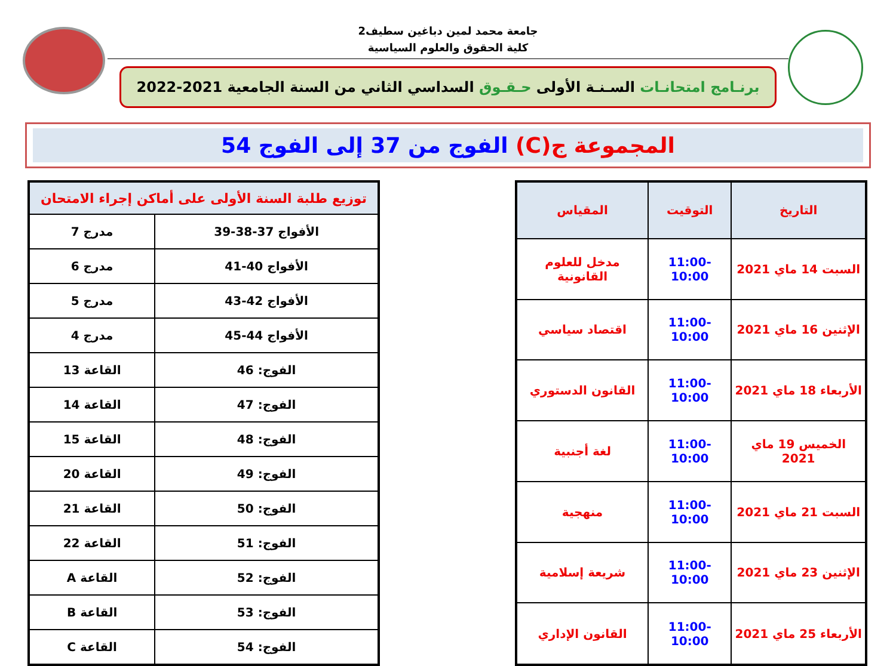جامعة محمد لمين دباغين سطيف2
كلية الحقوق والعلوم السياسية
برنـامج امتحانـات السـنـة الأولى حـقـوق السداسي الثاني من السنة الجامعية 2021-2022
المجموعة ج(C) الفوج من 37 إلى الفوج 54
| التاريخ | التوقيت | المقياس |
| --- | --- | --- |
| السبت 14 ماي 2021 | 11:00-10:00 | مدخل للعلوم القانونية |
| الإثنين 16 ماي 2021 | 11:00-10:00 | اقتصاد سياسي |
| الأربعاء 18 ماي 2021 | 11:00-10:00 | القانون الدستوري |
| الخميس 19 ماي 2021 | 11:00-10:00 | لغة أجنبية |
| السبت 21 ماي 2021 | 11:00-10:00 | منهجية |
| الإثنين 23 ماي 2021 | 11:00-10:00 | شريعة إسلامية |
| الأربعاء 25 ماي 2021 | 11:00-10:00 | القانون الإداري |
| توزيع طلبة السنة الأولى على أماكن إجراء الامتحان | |
| --- | --- |
| الأفواج 37-38-39 | مدرج 7 |
| الأفواج 40-41 | مدرج 6 |
| الأفواج 42-43 | مدرج 5 |
| الأفواج 44-45 | مدرج 4 |
| الفوج: 46 | القاعة 13 |
| الفوج: 47 | القاعة 14 |
| الفوج: 48 | القاعة 15 |
| الفوج: 49 | القاعة 20 |
| الفوج: 50 | القاعة 21 |
| الفوج: 51 | القاعة 22 |
| الفوج: 52 | القاعة A |
| الفوج: 53 | القاعة B |
| الفوج: 54 | القاعة C |